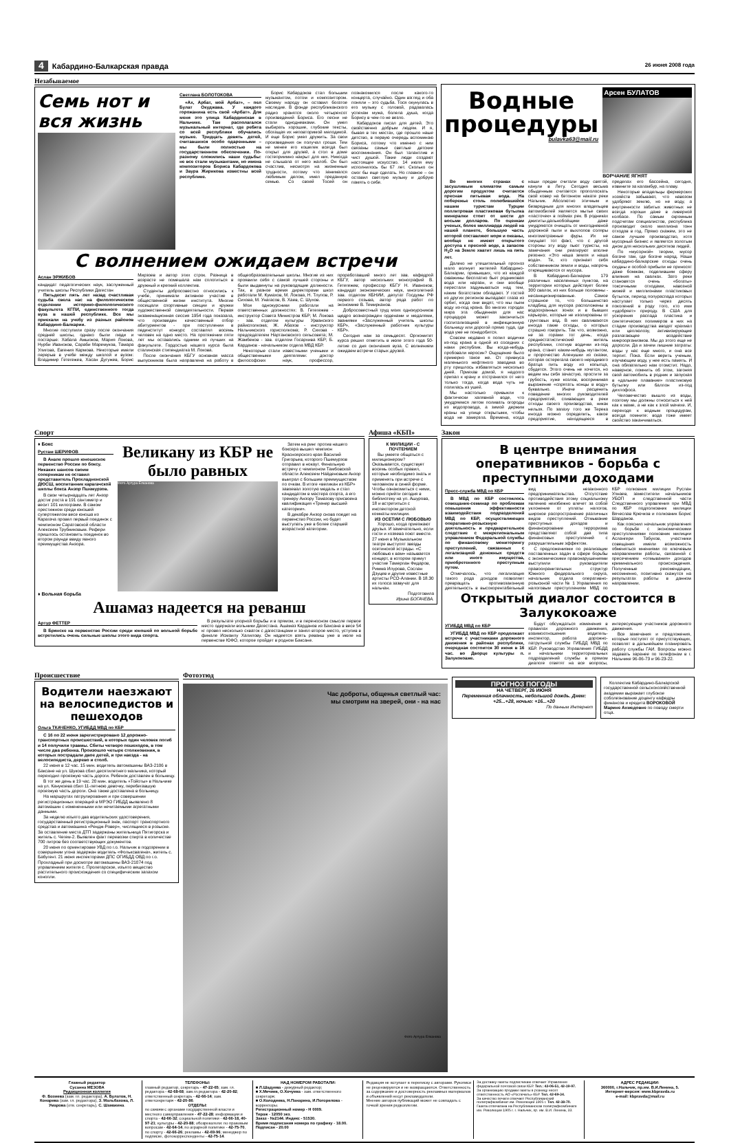4 Кабардино-Балкарская правда 26 июня 2008 года
Незабываемое
Семь нот и вся жизнь
Светлана БОЛОТОКОВА
«Ах, Арбат, мой Арбат», – пел Булат Окуджава. У каждого горожанина есть свой «Арбат». Для меня это улица Кабардинская в Нальчике. Там располагался музыкальный интернат, где ребята со всей республики обучались музыке. Тридцать девять детей, считавшихся особо одаренными – мы были полностью на государственном обеспечении. По-разному сложились наши судьбы: не все стали музыкантами, но имена композиторов Бориса Кабардокова и Заура Жирикова известны всей республике.
Борис Кабардоков стал большим музыкантом, потом и композитором. Своему народу он оставил богатое наследие. В фонде республиканского радио хранятся около четырехсот произведений Бориса. Его песни не стали однодневками. Он умел выбирать хорошие, глубокие тексты, обогащая их неповторимой мелодикой. И еще Борис умел дружить. За свои произведения он получал гроши. Тем не менее его кошелек всегда был открыт для друзей, а стол в доме гостеприимно накрыт для них. Никогда не слышала от него жалоб. Он был счастлив, несмотря на жизненные трудности, потому что занимался любимым делом, имел преданную семью. Со своей Тосей он познакомился после какого-то концерта, случайно. Один взгляд и оба поняли – это судьба. Тося окунулась в его музыку с головой, радовалась успехам мужа, болела душа, когда Борису в чем-то не везло.
Кабардоков писал для детей. Это свойственно добрым людям. И я, бывая в тех местах, где прошло наше детство, в первую очередь вспоминаю Бориса, потому что именно с ним связаны самые светлые детские воспоминания. Он был талантлив и чист душой. Такие люди создают настоящее искусство. 14 июля ему исполнилось бы 67 лет. Сколько он смог бы еще сделать. Но главное – он оставил светлую музыку и добрую память о себе.
С волнением ожидаем встречи
Аслан ЭРЖИБОВ
кандидат педагогических наук, заслуженный учитель школы Республики Дагестан
Пятьдесят пять лет назад счастливая судьба свела нас на филологическом отделении историко-филологического факультета КГПИ, единственного тогда вуза в нашей республике. Все мы приехали на учебу из разных районов Кабардино-Балкарии.
Многие поступили сразу после окончания средней школы, однако были люди и постарше: Хабала Амшоков, Мария Локова, Нурби Иваноков, Сараби Маремуков, Тамара Улигова, Евгения Кармова. Некоторые имели перерыв в учебе между школой и вузом: Владимир Гетегежев, Хасан Дугужев, Борис Мирзоев и автор этих строк. Разница в возрасте не помешала нам сплотиться в дружный и крепкий коллектив.
Студенты добросовестно относились к учебе, принимали активное участие в общественной жизни института. Многие посещали спортивные секции и кружки художественной самодеятельности. Первая экзаменационная сессия 1954 года показала, что произведен качественный отбор абитуриентов - при поступлении в пединститут конкурс составлял восемь человек на одно место. На протяжении пяти лет мы оставались одними из лучших на факультете. Гордостью нашего курса была сталинская стипендиатка М. Локова.
После окончания КБГУ основная масса выпускников была направлена на работу в общеобразовательные школы. Многие из них проявили себя с самой лучшей стороны и были выдвинуты на руководящие должности. Так, в разное время директорами школ работали М. Кумахов, М. Локова, Н. Тлупов, Р. Сихова, М. Унагасов, В. Хаев, С. Шухов.
Мои однокурсники работали на ответственных должностях: В. Гетегежев - инструктор Совета Министров КБР; М. Локова - зав. отделом культуры Урванского райисполкома; Ж. Абазов - инструктор Нальчикского горисполкома; Р. Сихова - председателем Нартановского сельсовета; М. Жамбеков - зав. отделом Госархива КБР; Б. Карданов - начальником отдела МВД КБР.
Некоторые стали известными учеными и общественными деятелями: доктор философских наук, профессор, проработавший много лет зав. кафедрой КБГУ, автор нескольких монографий В. Гетегежев; профессор КБГУ Н. Иваноков; кандидат экономических наук, многолетний зав. отделом КБНИИ, депутат Госдумы РФ первого созыва, автор ряда работ по экономике В. Темирканов.
Добросовестный труд моих однокурсников щедро вознагражден орденами и медалями, званиями «Заслуженный учитель школы КБР», «Заслуженный работник культуры КБР».
Сегодня нам за семьдесят. Оргкомитет курса решил отметить в июле этого года 50-летие со дня окончания вуза. С волнением ожидаем встречи старых друзей.
Водные процедуры
bulavka63@mail.ru
Арсен БУЛАТОВ
ВОРЧАНИЕ ЯГНЯТ
Во многих странах с засушливым климатом самым дорогим продуктом считается пресная питьевая вода. На побережье столь полюбившейся нашим туристам Турции поллитровая пластиковая бутылка минералки стоит от шести до восьми долларов. По оценкам ученых, более миллиарда людей на нашей планете, большую часть которой составляют моря и океаны, вообще не имеют открытого доступа к пресной воде, а запасов H<sub>2</sub>O на Земле хватит лишь на пять лет.
Далеко не утешительный прогноз мало волнует жителей Кабардино-Балкарии, привыкших, что из каждой скважины бесплатно бьет родниковая вода или нарзан, и они вообще перестали задумываться над тем, каким богатством обладают. У гостей из других регионов выпадают глаза из орбит, когда они видят, что мы пьем воду из-под крана. Во многих городах мира эта обыденная для нас процедура может закончиться госпитализацией в инфекционную больницу или дорогой прямо туда, где вода уже не понадобится.
Совсем недавно я попил водички из-под крана в одной из соседних с нами республик. Вы когда-нибудь пробовали керосин? Ощущение было примерно такое же. От привкуса маленького нефтяного заводика во рту пришлось избавляться несколько дней. Приехав домой, я надолго припал к крану и отстранился от него только тогда, когда вода чуть не полилась из ушей.
Мы настолько привыкли к фактически халявной воде, что умудряемся летом поливать огороды из водопровода, а зимой держим краны на улице открытыми, чтобы вода не замерзла. Времена, когда наши предки считали воду святой, канули в Лету. Сегодня весьма обыденным считается прополоскать свой ковер на бетонном накате реки Нальчик. Абсолютно этичным и безвредным для многих владельцев автомобилей является мытье своих «ласточек» в поймах рек. В родниках джигиты-дальнобойщики даже умудряются очищать от многодневной дорожной пыли и выхлопов соляры многометражные фуры. Их не смущает тот факт, что с другой стороны эту воду пьют туристы, на замечания они реагируют вполне резонно: «Это наша земля и наша вода». Те, кто признает себя собственником земли и воды, напрочь открещиваются от мусора.
В Кабардино-Балкарии 179 различных населенных пунктов, на территории которых действует более 300 свалок, из них больше половины - несанкционированные. Самое страшное то, что большинство кладбищ для мусора расположены в водоохранных зонах и в бывших карьерах, которые не изолированы от грунтовых вод. В них сваливаются иногда такие отходы, о которых страшно говорить. Так что, возможно, не за горами тот день, когда среднестатистический житель республики, глотнув водички из-под крана, станет каким-нибудь мутантом, и пророчество Аленушки из сказки, которая остерегала своего нерадивого братца пить воду из копытца, сбудется. Этого очень не хочется, но ведем мы себя зачастую, простите за грубость, хуже козлов, воспринимая выражение «спрятать концы в воду» буквально. Иначе расценить поведение многих руководителей предприятий, сливающих в реки отходы своего производства, никак нельзя. По запаху того же Терека иногда можно определить, какое предприятие, находящееся в пределах его бассейна, сегодня, извините за каламбур, на плаву.
Некоторые владельцы фермерских хозяйств забывают, что навозом удобряют землю, но не воду, а внутренности забитых животных не всегда хороши даже в ливерной колбасе. По самым скромным подсчетам специалистов, республика производит около миллиона тонн отходов в год. Прямо скажем, это не самое лучшее производство, хотя мусорный бизнес и является золотым дном для нескольких десятков людей.
По «мусорной» теории, мусор богаче там, где богаче народ. Наши кабардино-балкарские отходы очень скудны и особой прибыли не приносят даже бомжам, поделившим сферу влияния на свалках. Зато реки становятся очень «богаты» токсичными отходами, навозной жижей и миллионами пластиковых бутылок, период полураспада которых наступает только через десять поколений в роду того, кто ими «удобряет» природу. В США для ускорения распада пластика и синтетических полимеров в них на стадии производства вводят крахмал или целлюлозу, активизирующие разлагающее воздействие микроорганизмов. Мы до этого еще не доросли. Да и зачем лишние затраты: воды у нас еще много, и она все терпит. Пока. Если верить ученым, изучающим воду, у нее есть память. И она обязательно нам отомстит. Надо, наверное, помнить об этом, загоняя свой автомобиль в родник и запуская в «дальнее плавание» пластиковую бутылку или баллон из-под дихлофоса.
Человечество вышло из воды, поэтому мы должны относиться к ней как к маме, а не как к злой мачехе. И, переходя к водным процедурам, всегда помните: вода тоже имеет свойство заканчиваться.
Спорт
♦ Бокс
Рустам ШЕРИФОВ
В Анапе прошло юношеское первенство России по боксу. Никаких шансов своим соперникам не оставил представитель Прохладненской ДЮСШ, воспитанник карагачской школы бокса Анзор Пшемурзов.
В свои четырнадцать лет Анзор достиг роста в 191 сантиметр и весит 101 килограмм. В самом престижном среди юношей супертяжелом весе юноша из Карагача провел первый поединок с чемпионом Саратовской области Алексеем Трубниковым. Рефери пришлось остановить поединок во втором раунде ввиду явного преимущества Анзора.
Великану из КБР не было равных
Фото Артура Елканова
Затем на ринг против нашего боксера вышел чемпион Красноярского края Василий Григорьев, которого Пшемурзов отправил в нокаут. Финальную встречу с чемпионом Тамбовской области Алексеем Найденовым Анзор выиграл с большим преимуществом по очкам. В итоге «великан из КБР» завоевал золотую медаль и стал кандидатом в мастера спорта, а его тренеру Анзору Тамазову присвоена квалификация «Тренер высшей категории».
В декабре Анзор снова поедет на первенство России, но будет выступать уже в более старшей возрастной категории.
♦ Вольная борьба
Ашамаз надеется на реванш
Артур ФЕТТЕР
В Брянске на первенстве России среди юношей по вольной борьбе встретились очень сильные школы этого вида спорта.
В результате упорной борьбы и в прямом, и в переносном смысле первое место одержали вольники Дагестана. Ашамаз Карданов из Баксана в весе 54 кг провел несколько схваток с дагестанцами и занял второе место, уступив в финале Исмаилу Халилову. Он надеется взять реванш уже в июле на первенстве ЮФО, которое пройдет в родном Баксане.
Афиша «КБП»
К МИЛИЦИИ - С ПОЧТЕНИЕМ
Вы умеете общаться с милиционером? Оказывается, существует восемь особых правил, которые необходимо знать и применять при встрече с человеком в синей форме. Чтобы ознакомиться с ними, можно прийти сегодня в библиотеку на ул. Ашурова, 18 и встретиться с инспектором детской комнаты милиции.
ИЗ ОСЕТИИ С ЛЮБОВЬЮ
Хорошо, когда приезжают друзья. И замечательно, если гости и хозяева поют вместе. 27 июня в Музыкальном театре выступят звезды осетинской эстрады. «С любовью к вам» называется концерт, в котором примут участие Тамерлан Фидаров, Римма Илурова, Сослан Дзуцев и другие известные артисты РСО-Алании. В 18.30 их голоса зазвучат для нальчан.
Подготовила
Ирина БОГАЧЕВА.
Закон
В центре внимания оперативников - борьба с преступными доходами
Пресс-служба МВД по КБР
В МВД по КБР состоялось совещание-семинар по проблемам повышения эффективности взаимодействия подразделений МВД по КБР, осуществляющих оперативно-розыскную деятельность и предварительное следствие с межрегиональным управлением Федеральной службы по финансовому мониторингу преступлений, связанных с легализацией денежных средств или иного имущества, приобретенного преступным путем.
Отмечалось, что легализация такого рода доходов позволяет превращать противозаконную деятельность в высокорентабельный вид незаконного предпринимательства. Отсутствие противодействия этому социальному явлению неизбежно влечет за собой уклонение от уплаты налогов, широкое распространение различных видов преступлений. Отмывание преступных доходов и финансирование терроризма представляют собой два типа финансовых преступлений с разрушительным эффектом.
С предложениями по реализации поставленных задач в сфере борьбы с экономическими правонарушениями выступили руководители правоохранительных структур Южного федерального округа, начальник отдела оперативно-розыскной части № 1 Управления по налоговым преступлениям МВД по КБР полковник милиции Руслан Улнаев, заместители начальников УБОП и следственной части Следственного управления при МВД по КБР подполковник милиции Вячеслав Крючков и полковник Борис Шарданов.
Как пояснил начальник управления по борьбе с экономическими преступлениями полковник милиции Аслангери Табухов, участники совещания имели возможность обменяться мнениями по ключевым направлениям работы, связанной с пресечением «отмывания» доходов криминального происхождения. Полученные рекомендации, несомненно, позитивно скажутся на результатах работы в данном направлении.
Открытый диалог состоится в Залукокоаже
УГИБДД МВД по КБР
УГИБДД МВД по КБР продолжает встречи с участниками дорожного движения в районах республики, очередная состоится 30 июня в 16 час. во Дворце культуры п. Залукокоаже.
Будут обсуждаться изменения в правилах дорожного движения, взаимоотношения водитель-инспектор, работа дорожно-патрульной службы ГИБДД МВД по КБР. Руководство Управления ГИБДД и начальники территориальных подразделений службы в прямом диалоге ответят на все вопросы, интересующие участников дорожного движения.
Все замечания и предложения, которые поступят от присутствующих, позволят в дальнейшем планировать работу службы ГАИ. Вопросы можно задавать заранее по телефонам в г. Нальчике 96-06-73 и 96-23-22.
Происшествие
Водители наезжают на велосипедистов и пешеходов
Ольга ТКАЧЕНКО, УГИБДД МВД по КБР
С 16 по 22 июня зарегистрировано 12 дорожно-транспортных происшествий, в которых один человек погиб и 14 получили травмы. Сбиты четверо пешеходов, в том числе два ребенка. Произошло четыре столкновения, в которых пострадали двое детей, и три наезда - на велосипедиста, дерево и столб.
22 июня в 12 час. 15 мин. водитель автомашины ВАЗ-2106 в Баксане на ул. Шукова сбил десятилетнего мальчика, который переходил проезжую часть дороги. Ребенок доставлен в больницу.
В тот же день в 19 час. 20 мин. водитель «Тойоты» в Нальчике на ул. Канукоева сбил 11-летнюю девочку, перебегавшую проезжую часть дороги. Она также доставлена в больницу.
На маршрутах патрулирования и при совершении регистрационных операций в МРЭО ГИБДД выявлено 8 автомашин с измененными или нечитаемыми агрегатными данными.
За неделю изъято два водительских удостоверения, государственный регистрационный знак, паспорт транспортного средства и автомашина «Рендж-Ровер», числящиеся в розыске. За оставление места ДТП задержаны жительница Пятигорска и житель с. Чегем-2. Выявлен факт перевозки спирта в количестве 700 литров без соответствующих документов.
20 июня по ориентировке УВД по г.о. Нальчик в подозрении в совершении угона задержан водитель «Фольксвагена», житель с. Бабугент. 21 июня инспекторами ДПС ОГИБДД ОВД по г.о. Прохладный при досмотре автомашины ВАЗ-21074 под управлением жителя с. Пролетарское, изъято вещество растительного происхождения со специфическим запахом конопли.
Фотоэтюд
Час доброты, общенья светлый час:
мы смотрим на зверей, они - на нас
Фото Артура Елканова
ПРОГНОЗ ПОГОДЫ
НА ЧЕТВЕРГ, 26 ИЮНЯ
Переменная облачность, небольшой дождь. Днем: +25...+28, ночью: +16...+20
По данным Интернет
Коллектив Кабардино-Балкарской государственной сельскохозяйственной академии выражает глубокое соболезнование доценту кафедры финансов и кредита ВОРОКОВОЙ Марине Ахмедовне по поводу смерти отца.
Главный редактор
Сусанна МЕЗОВА
Редакционная коллегия
Ф. Бозиева (зам. гл. редактора), А. Булатов, Н. Конарева (зам. гл. редактора), З. Мальбахова, Л. Умарова (отв. секретарь), С. Шамакина.
ТЕЛЕФОНЫ:
главный редактор, секретарь - 47-22-65; зам. гл. редактора - 42-68-68; зам.гл.редактора - 42-20-82; ответственный секретарь - 42-66-14; зам. ответсекретаря - 42-20-86.
ОТДЕЛЫ:
по связям с органами государственной власти и местного самоуправления - 47-22-28; информации и спорта - 42-66-32; социальной политики - 42-66-18, 40-97-21; культуры - 42-20-88; обозреватели: по правовым вопросам - 42-64-14, по аграрной политике - 42-75-70, по спорту - 42-66-26; рекламы - 42-69-96; менеджер по подписке, фотокорреспонденты - 42-75-14.
НАД НОМЕРОМ РАБОТАЛИ:
■ Л.Шадуева - дежурный редактор;
■ Х.Мечиев, О.Хочуева - зам. ответственного секретаря;
■ О.Колодиева, Н.Панарина, И.Погорелова - корректоры.
Регистрационный номер - Н 0009.
Тираж - 12050 экз.
Заказ - №2144. Индекс - 51530.
Время подписания номера по графику - 18.00.
Подписан - 20.00
Редакция не вступает в переписку с авторами. Рукописи не рецензируются и не возвращаются. Ответственность за содержание и достоверность рекламных материалов и объявлений несут рекламодатели.
Мнение авторов публикаций может не совпадать с точкой зрения редколлегии.
За доставку газеты подписчикам отвечает Управление федеральной почтовой связи КБР. Тел.: 42-06-51, 42-19-97.
За организацию продажи газеты в розницу несет ответственность АО «Роспечать» КБР. Тел. 42-69-34.
За качество печати отвечает Республиканский полиграфкомбинат им. Революции 1905 г. Тел. 42-38-70.
Газета отпечатана на Республиканском полиграфкомбинате им. Революции 1905 г. г. Нальчик, пр. им. В.И. Ленина, 33.
АДРЕС РЕДАКЦИИ:
360000, г.Нальчик, пр.им. В.И.Ленина, 5.
Интернет-версия: www.kbpravda.ru
e-mail: kbpravda@mail.ru